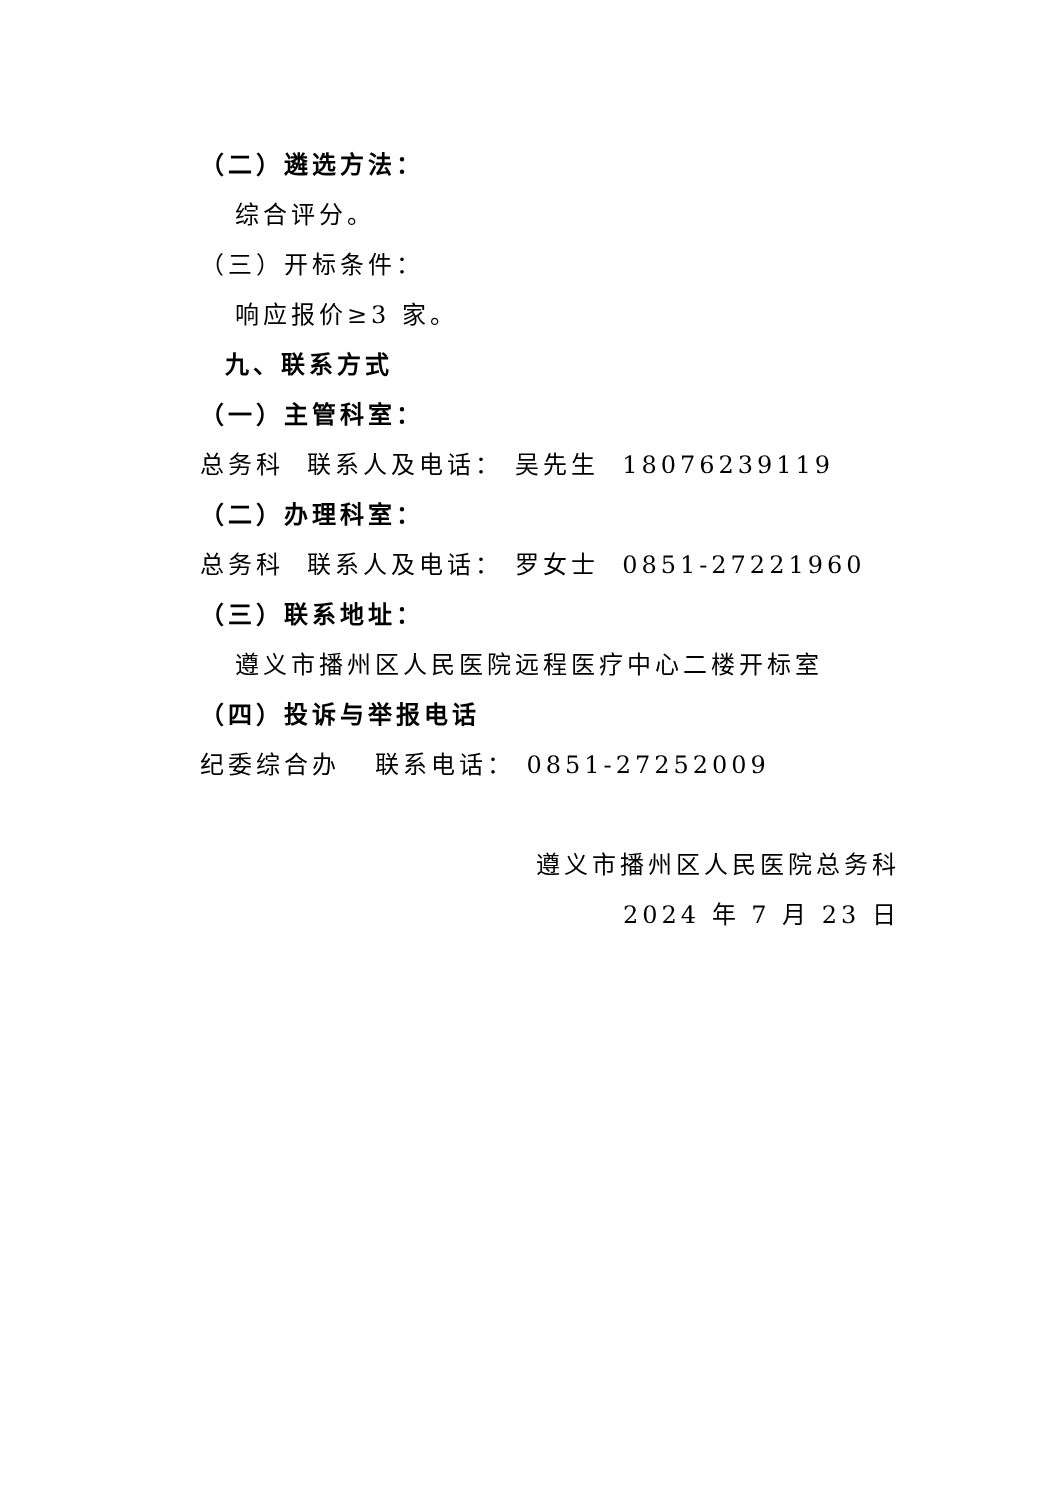（二）遴选方法：
综合评分。
（三）开标条件：
响应报价≥3 家。
九、联系方式
（一）主管科室：
总务科 联系人及电话： 吴先生 18076239119
（二）办理科室：
总务科 联系人及电话： 罗女士 0851-27221960
（三）联系地址：
遵义市播州区人民医院远程医疗中心二楼开标室
（四）投诉与举报电话
纪委综合办 联系电话： 0851-27252009
遵义市播州区人民医院总务科
2024 年 7 月 23 日